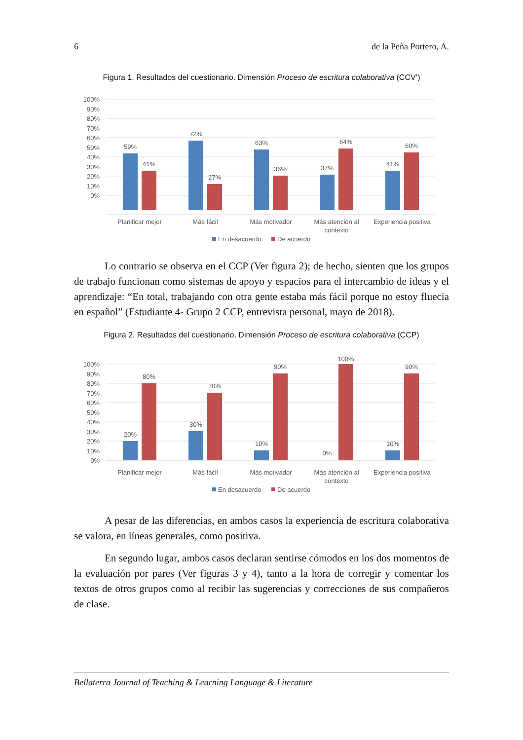6 de la Peña Portero, A.
Figura 1. Resultados del cuestionario. Dimensión Proceso de escritura colaborativa (CCV’)
100%
90%
80%
70%
60%
50%
40%
30%
20%
10%
0%
59%
41%
72%
27%
63%
36%
37%
64%
41%
60%
Planificar mejor
Más fácil
Más motivador
Más atención al
contexto
Experiencia positiva
En desacuerdo
De acuerdo
Lo contrario se observa en el CCP (Ver figura 2); de hecho, sienten que los grupos de trabajo funcionan como sistemas de apoyo y espacios para el intercambio de ideas y el aprendizaje: “En total, trabajando con otra gente estaba más fácil porque no estoy fluecia en español” (Estudiante 4- Grupo 2 CCP, entrevista personal, mayo de 2018).
Figura 2. Resultados del cuestionario. Dimensión Proceso de escritura colaborativa (CCP)
100%
90%
80%
70%
60%
50%
40%
30%
20%
10%
0%
20%
80%
30%
70%
10%
90%
0%
100%
10%
90%
Planificar mejor
Más fácil
Más motivador
Más atención al
contexto
Experiencia positiva
En desacuerdo
De acuerdo
A pesar de las diferencias, en ambos casos la experiencia de escritura colaborativa se valora, en líneas generales, como positiva.
En segundo lugar, ambos casos declaran sentirse cómodos en los dos momentos de la evaluación por pares (Ver figuras 3 y 4), tanto a la hora de corregir y comentar los textos de otros grupos como al recibir las sugerencias y correcciones de sus compañeros de clase.
Bellaterra Journal of Teaching & Learning Language & Literature